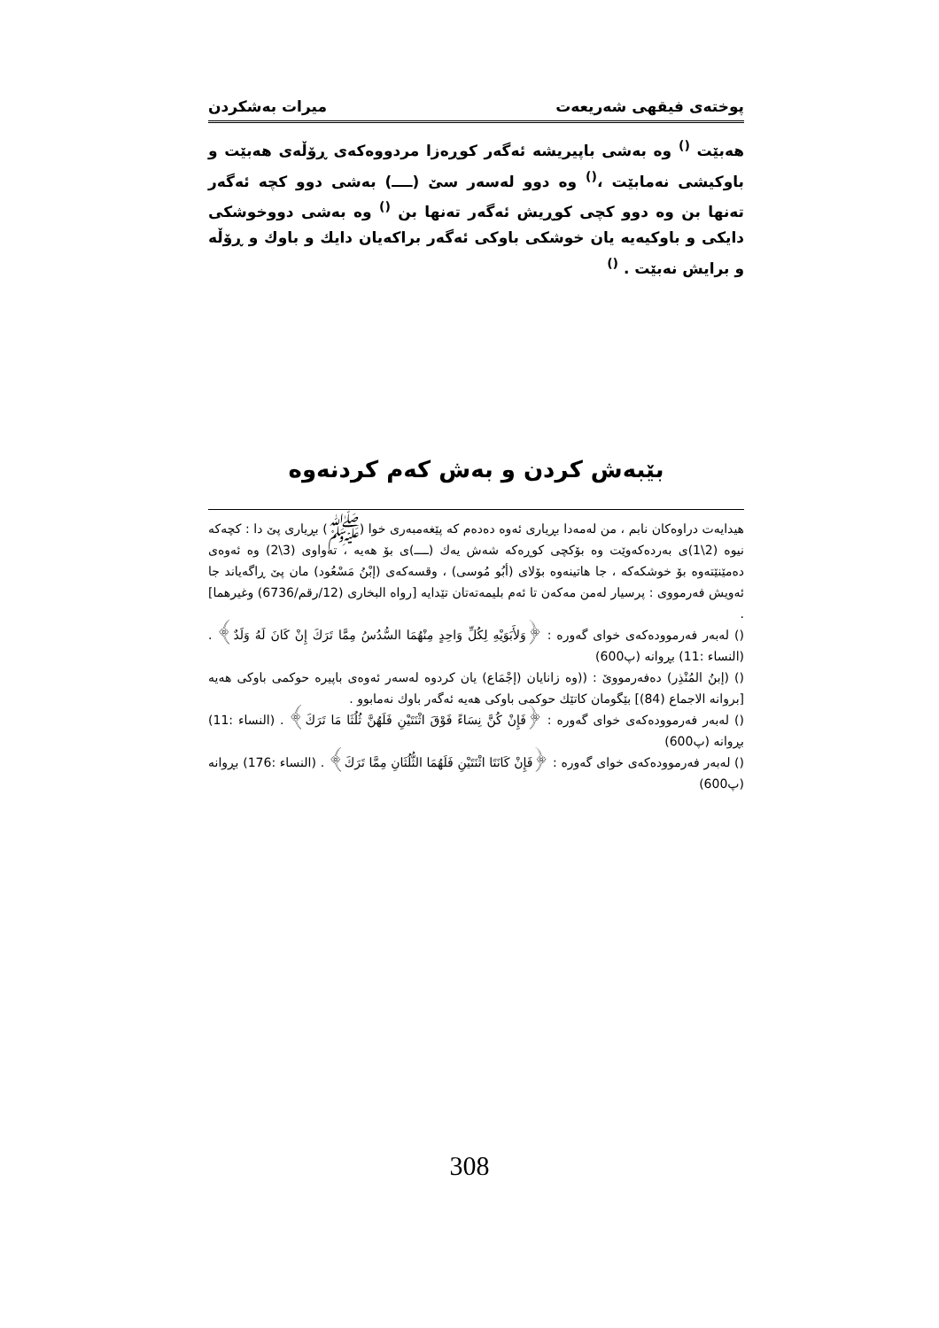پوختەی فیقهی شەریعەت میرات بەشکردن
هەبێت <sup>()</sup> وە بەشی باپیریشە ئەگەر کوڕەزا مردووەکەی ڕۆڵەی هەبێت و باوکیشی نەمابێت ،<sup>()</sup> وە دوو لەسەر سێ (ــــ) بەشی دوو کچە ئەگەر تەنها بن وە دوو کچی کوڕیش ئەگەر تەنها بن <sup>()</sup> وە بەشی دووخوشکی دایکی و باوکیەیە یان خوشکی باوکی ئەگەر براکەیان دایك و باوك و ڕۆڵە و برایش نەبێت . <sup>()</sup>
بێبەش کردن و بەش کەم کردنەوە
هیدایەت دراوەکان نابم ، من لەمەدا بڕیاری ئەوە دەدەم کە پێغەمبەری خوا (ﷺ) بڕیاری پێ دا : کچەکە نیوە (2\1)ی بەردەکەوێت وە بۆکچی کوڕەکە شەش یەك (ــــ)ی بۆ هەیە ، تەواوی (3\2) وە ئەوەی دەمێنێتەوە بۆ خوشکەکە ، جا هاتینەوە بۆلای (أبُو مُوسی) ، وقسەکەی (إبْنُ مَسْعُود) مان پێ ڕاگەیاند جا ئەویش فەرمووی : پرسیار لەمن مەکەن تا ئەم بلیمەتەتان تێدایە [رواه البخاری (12/رقم/6736) وغیرهما] .
() لەبەر فەرموودەکەی خوای گەورە : ﴿وَلأَبَوَيْهِ لِكُلِّ وَاحِدٍ مِنْهُمَا السُّدُسُ مِمَّا تَرَكَ إِنْ كَانَ لَهُ وَلَدٌ﴾ . (النساء :11) بڕوانە (پ600)
() (إبنُ المُنْذِر) دەفەرمووێ : ((وە زانایان (إجْمَاع) یان کردوە لەسەر ئەوەی باپیرە حوکمی باوکی هەیە [بروانە الاجماع (84)] بێگومان کاتێك حوکمی باوکی هەیە ئەگەر باوك نەمابوو .
() لەبەر فەرموودەکەی خوای گەورە : ﴿فَإِنْ كُنَّ نِسَاءً فَوْقَ اثْنَتَيْنِ فَلَهُنَّ ثُلُثَا مَا تَرَكَ﴾ . (النساء :11) بڕوانە (پ600)
() لەبەر فەرموودەکەی خوای گەورە : ﴿فَإِنْ كَانَتَا اثْنَتَيْنِ فَلَهُمَا الثُّلُثَانِ مِمَّا تَرَكَ﴾ . (النساء :176) بڕوانە (پ600)
308